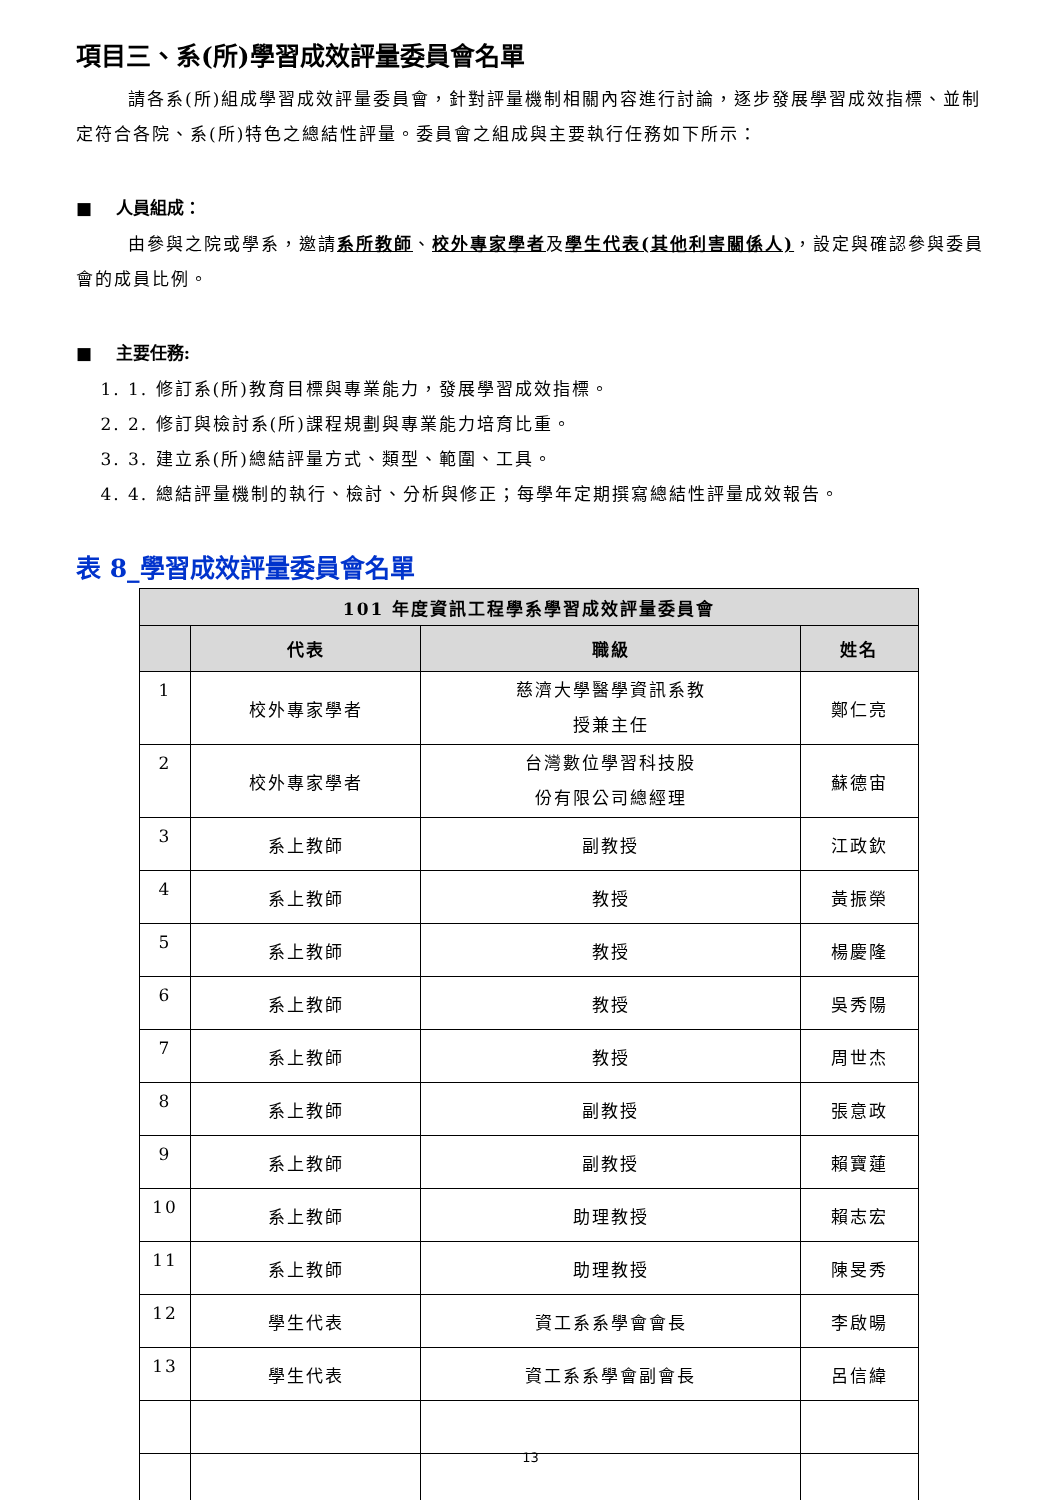項目三、系(所)學習成效評量委員會名單
請各系(所)組成學習成效評量委員會，針對評量機制相關內容進行討論，逐步發展學習成效指標、並制定符合各院、系(所)特色之總結性評量。委員會之組成與主要執行任務如下所示：
■ 人員組成：
由參與之院或學系，邀請系所教師、校外專家學者及學生代表(其他利害關係人)，設定與確認參與委員會的成員比例。
■ 主要任務:
1. 1. 修訂系(所)教育目標與專業能力，發展學習成效指標。
2. 2. 修訂與檢討系(所)課程規劃與專業能力培育比重。
3. 3. 建立系(所)總結評量方式、類型、範圍、工具。
4. 4. 總結評量機制的執行、檢討、分析與修正；每學年定期撰寫總結性評量成效報告。
表 8_學習成效評量委員會名單
| 101 年度資訊工程學系學習成效評量委員會 | | | |
| --- | --- | --- | --- |
| | 代表 | 職級 | 姓名 |
| 1 | 校外專家學者 | 慈濟大學醫學資訊系教 授兼主任 | 鄭仁亮 |
| 2 | 校外專家學者 | 台灣數位學習科技股 份有限公司總經理 | 蘇德宙 |
| 3 | 系上教師 | 副教授 | 江政欽 |
| 4 | 系上教師 | 教授 | 黃振榮 |
| 5 | 系上教師 | 教授 | 楊慶隆 |
| 6 | 系上教師 | 教授 | 吳秀陽 |
| 7 | 系上教師 | 教授 | 周世杰 |
| 8 | 系上教師 | 副教授 | 張意政 |
| 9 | 系上教師 | 副教授 | 賴寶蓮 |
| 10 | 系上教師 | 助理教授 | 賴志宏 |
| 11 | 系上教師 | 助理教授 | 陳旻秀 |
| 12 | 學生代表 | 資工系系學會會長 | 李啟暘 |
| 13 | 學生代表 | 資工系系學會副會長 | 呂信緯 |
13